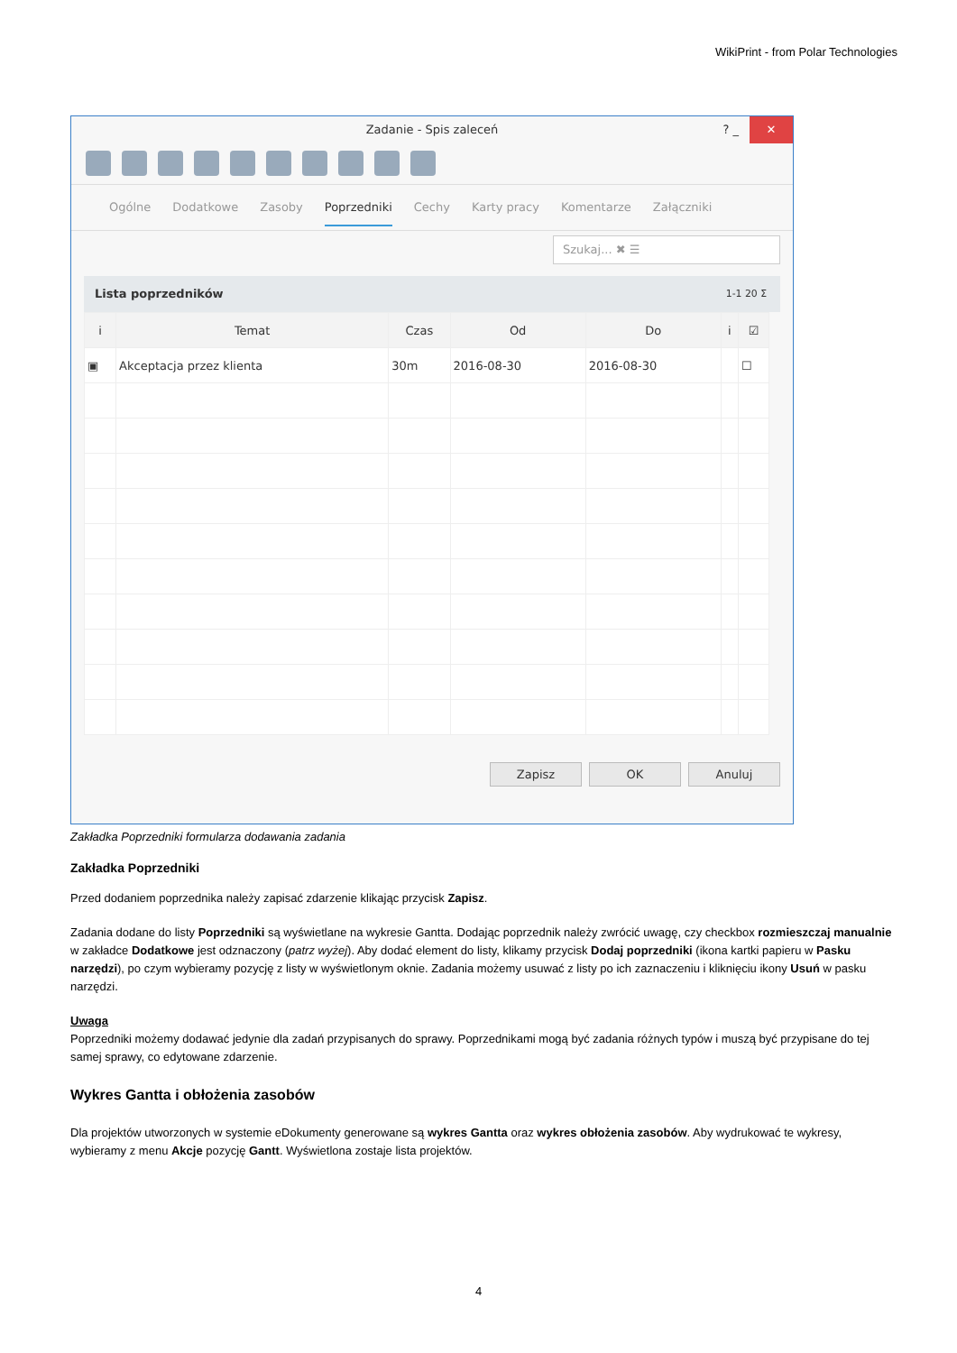WikiPrint - from Polar Technologies
Zadanie - Spis zaleceń ? _ ✕
Ogólne Dodatkowe Zasoby Poprzedniki Cechy Karty pracy Komentarze Załączniki
Szukaj... ✖ ☰
Lista poprzedników 1-1 20 Σ
| i | Temat | Czas | Od | Do | i | ☑ |
| --- | --- | --- | --- | --- | --- | --- |
| ▣ | Akceptacja przez klienta | 30m | 2016-08-30 | 2016-08-30 | | ☐ |
Zapisz OK Anuluj
Zakładka Poprzedniki formularza dodawania zadania
Zakładka Poprzedniki
Przed dodaniem poprzednika należy zapisać zdarzenie klikając przycisk Zapisz.
Zadania dodane do listy Poprzedniki są wyświetlane na wykresie Gantta. Dodając poprzednik należy zwrócić uwagę, czy checkbox rozmieszczaj manualnie w zakładce Dodatkowe jest odznaczony (patrz wyżej). Aby dodać element do listy, klikamy przycisk Dodaj poprzedniki (ikona kartki papieru w Pasku narzędzi), po czym wybieramy pozycję z listy w wyświetlonym oknie. Zadania możemy usuwać z listy po ich zaznaczeniu i kliknięciu ikony Usuń w pasku narzędzi.
Uwaga
Poprzedniki możemy dodawać jedynie dla zadań przypisanych do sprawy. Poprzednikami mogą być zadania różnych typów i muszą być przypisane do tej samej sprawy, co edytowane zdarzenie.
Wykres Gantta i obłożenia zasobów
Dla projektów utworzonych w systemie eDokumenty generowane są wykres Gantta oraz wykres obłożenia zasobów. Aby wydrukować te wykresy, wybieramy z menu Akcje pozycję Gantt. Wyświetlona zostaje lista projektów.
4